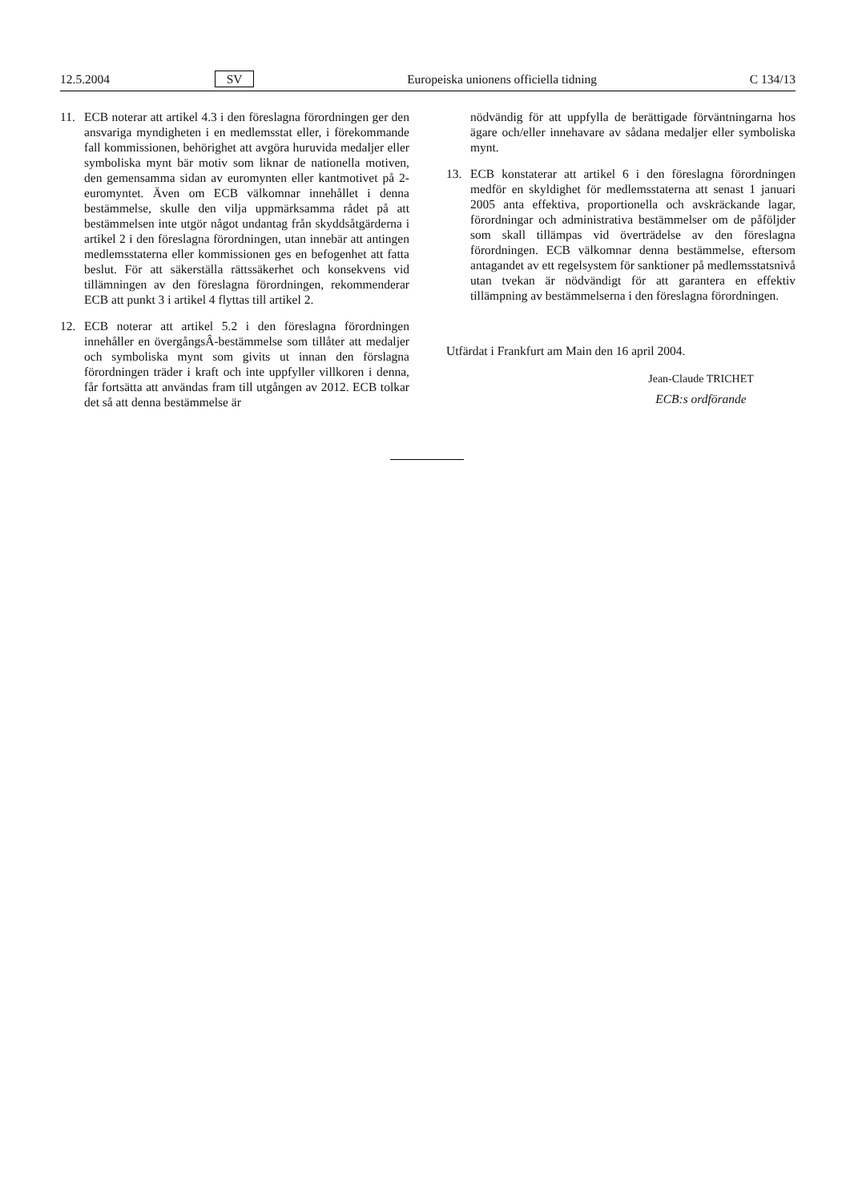12.5.2004 SV Europeiska unionens officiella tidning C 134/13
11. ECB noterar att artikel 4.3 i den föreslagna förordningen ger den ansvariga myndigheten i en medlemsstat eller, i förekommande fall kommissionen, behörighet att avgöra huruvida medaljer eller symboliska mynt bär motiv som liknar de nationella motiven, den gemensamma sidan av euromynten eller kantmotivet på 2-euromyntet. Även om ECB välkomnar innehållet i denna bestämmelse, skulle den vilja uppmärksamma rådet på att bestämmelsen inte utgör något undantag från skyddsåtgärderna i artikel 2 i den föreslagna förordningen, utan innebär att antingen medlemsstaterna eller kommissionen ges en befogenhet att fatta beslut. För att säkerställa rättssäkerhet och konsekvens vid tillämningen av den föreslagna förordningen, rekommenderar ECB att punkt 3 i artikel 4 flyttas till artikel 2.
12. ECB noterar att artikel 5.2 i den föreslagna förordningen innehåller en övergångsÂ-bestämmelse som tillåter att medaljer och symboliska mynt som givits ut innan den förslagna förordningen träder i kraft och inte uppfyller villkoren i denna, får fortsätta att användas fram till utgången av 2012. ECB tolkar det så att denna bestämmelse är
nödvändig för att uppfylla de berättigade förväntningarna hos ägare och/eller innehavare av sådana medaljer eller symboliska mynt.
13. ECB konstaterar att artikel 6 i den föreslagna förordningen medför en skyldighet för medlemsstaterna att senast 1 januari 2005 anta effektiva, proportionella och avskräckande lagar, förordningar och administrativa bestämmelser om de påföljder som skall tillämpas vid överträdelse av den föreslagna förordningen. ECB välkomnar denna bestämmelse, eftersom antagandet av ett regelsystem för sanktioner på medlemsstatsnivå utan tvekan är nödvändigt för att garantera en effektiv tillämpning av bestämmelserna i den föreslagna förordningen.
Utfärdat i Frankfurt am Main den 16 april 2004.
Jean-Claude TRICHET
ECB:s ordförande